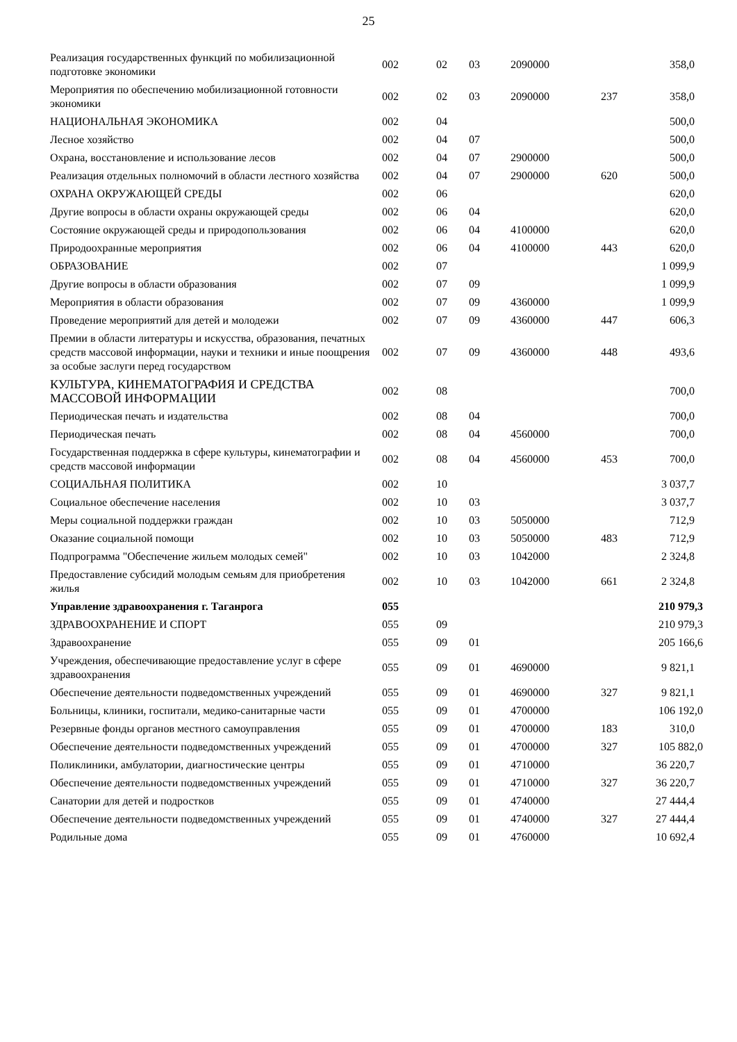25
| Реализация государственных функций по мобилизационной подготовке экономики | 002 | 02 | 03 | 2090000 | | 358,0 |
| Мероприятия по обеспечению мобилизационной готовности экономики | 002 | 02 | 03 | 2090000 | 237 | 358,0 |
| НАЦИОНАЛЬНАЯ ЭКОНОМИКА | 002 | 04 | | | | 500,0 |
| Лесное хозяйство | 002 | 04 | 07 | | | 500,0 |
| Охрана, восстановление и использование лесов | 002 | 04 | 07 | 2900000 | | 500,0 |
| Реализация отдельных полномочий в области лестного хозяйства | 002 | 04 | 07 | 2900000 | 620 | 500,0 |
| ОХРАНА ОКРУЖАЮЩЕЙ СРЕДЫ | 002 | 06 | | | | 620,0 |
| Другие вопросы в области охраны окружающей среды | 002 | 06 | 04 | | | 620,0 |
| Состояние окружающей среды и природопользования | 002 | 06 | 04 | 4100000 | | 620,0 |
| Природоохранные мероприятия | 002 | 06 | 04 | 4100000 | 443 | 620,0 |
| ОБРАЗОВАНИЕ | 002 | 07 | | | | 1 099,9 |
| Другие вопросы в области образования | 002 | 07 | 09 | | | 1 099,9 |
| Мероприятия в области образования | 002 | 07 | 09 | 4360000 | | 1 099,9 |
| Проведение мероприятий для детей и молодежи | 002 | 07 | 09 | 4360000 | 447 | 606,3 |
| Премии в области литературы и искусства, образования, печатных средств массовой информации, науки и техники и иные поощрения за особые заслуги перед государством | 002 | 07 | 09 | 4360000 | 448 | 493,6 |
| КУЛЬТУРА, КИНЕМАТОГРАФИЯ И СРЕДСТВА МАССОВОЙ ИНФОРМАЦИИ | 002 | 08 | | | | 700,0 |
| Периодическая печать и издательства | 002 | 08 | 04 | | | 700,0 |
| Периодическая печать | 002 | 08 | 04 | 4560000 | | 700,0 |
| Государственная поддержка в сфере культуры, кинематографии и средств массовой информации | 002 | 08 | 04 | 4560000 | 453 | 700,0 |
| СОЦИАЛЬНАЯ ПОЛИТИКА | 002 | 10 | | | | 3 037,7 |
| Социальное обеспечение населения | 002 | 10 | 03 | | | 3 037,7 |
| Меры социальной поддержки граждан | 002 | 10 | 03 | 5050000 | | 712,9 |
| Оказание социальной помощи | 002 | 10 | 03 | 5050000 | 483 | 712,9 |
| Подпрограмма "Обеспечение жильем молодых семей" | 002 | 10 | 03 | 1042000 | | 2 324,8 |
| Предоставление субсидий молодым семьям для приобретения жилья | 002 | 10 | 03 | 1042000 | 661 | 2 324,8 |
| Управление здравоохранения г. Таганрога | 055 | | | | | 210 979,3 |
| ЗДРАВООХРАНЕНИЕ И СПОРТ | 055 | 09 | | | | 210 979,3 |
| Здравоохранение | 055 | 09 | 01 | | | 205 166,6 |
| Учреждения, обеспечивающие предоставление услуг в сфере здравоохранения | 055 | 09 | 01 | 4690000 | | 9 821,1 |
| Обеспечение деятельности подведомственных учреждений | 055 | 09 | 01 | 4690000 | 327 | 9 821,1 |
| Больницы, клиники, госпитали, медико-санитарные части | 055 | 09 | 01 | 4700000 | | 106 192,0 |
| Резервные фонды органов местного самоуправления | 055 | 09 | 01 | 4700000 | 183 | 310,0 |
| Обеспечение деятельности подведомственных учреждений | 055 | 09 | 01 | 4700000 | 327 | 105 882,0 |
| Поликлиники, амбулатории, диагностические центры | 055 | 09 | 01 | 4710000 | | 36 220,7 |
| Обеспечение деятельности подведомственных учреждений | 055 | 09 | 01 | 4710000 | 327 | 36 220,7 |
| Санатории для детей и подростков | 055 | 09 | 01 | 4740000 | | 27 444,4 |
| Обеспечение деятельности подведомственных учреждений | 055 | 09 | 01 | 4740000 | 327 | 27 444,4 |
| Родильные дома | 055 | 09 | 01 | 4760000 | | 10 692,4 |